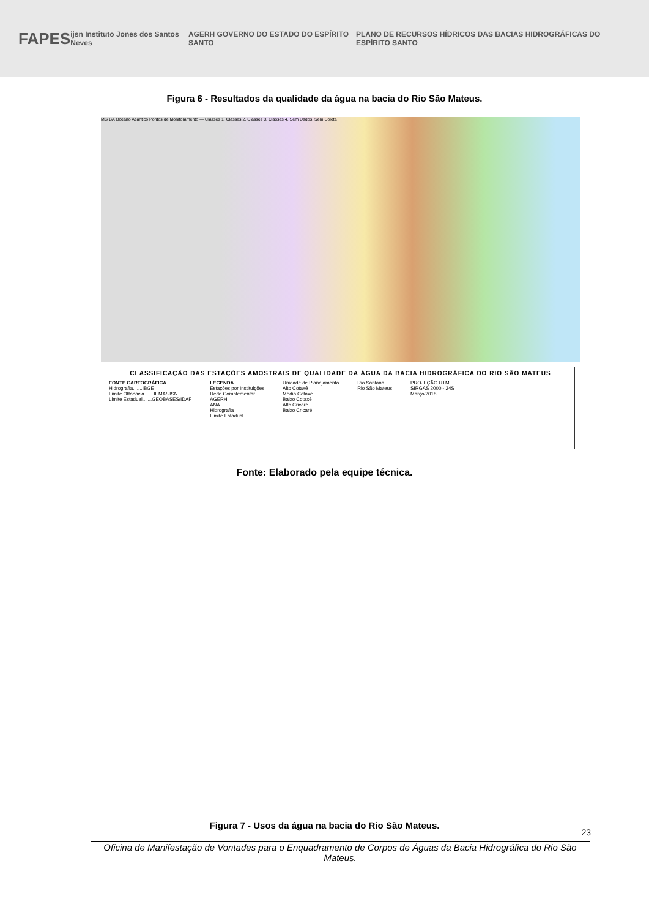FAPES
ijsn Instituto Jones dos Santos Neves
AGERH GOVERNO DO ESTADO DO ESPÍRITO SANTO
PLANO DE RECURSOS HÍDRICOS DAS BACIAS HIDROGRÁFICAS DO ESPÍRITO SANTO
Figura 6 - Resultados da qualidade da água na bacia do Rio São Mateus.
MG BA Oceano Atlântico Pontos de Monitoramento — Classes 1, Classes 2, Classes 3, Classes 4, Sem Dados, Sem Coleta
CLASSIFICAÇÃO DAS ESTAÇÕES AMOSTRAIS DE QUALIDADE DA ÁGUA DA BACIA HIDROGRÁFICA DO RIO SÃO MATEUS
FONTE CARTOGRÁFICA
Hidrografia.......IBGE
Limite Ottobacia.......IEMA/IJSN
Limite Estadual.......GEOBASES/IDAF
LEGENDA
Estações por Instituições
Rede Complementar
AGERH
ANA
Hidrografia
Limite Estadual
Unidade de Planejamento
Alto Cotaxé
Médio Cotaxé
Baixo Cotaxé
Alto Cricaré
Baixo Cricaré
Rio Santana
Rio São Mateus
PROJEÇÃO UTM
SIRGAS 2000 - 24S
Março/2018
Fonte: Elaborado pela equipe técnica.
Figura 7 - Usos da água na bacia do Rio São Mateus.
23
Oficina de Manifestação de Vontades para o Enquadramento de Corpos de Águas da Bacia Hidrográfica do Rio São Mateus.